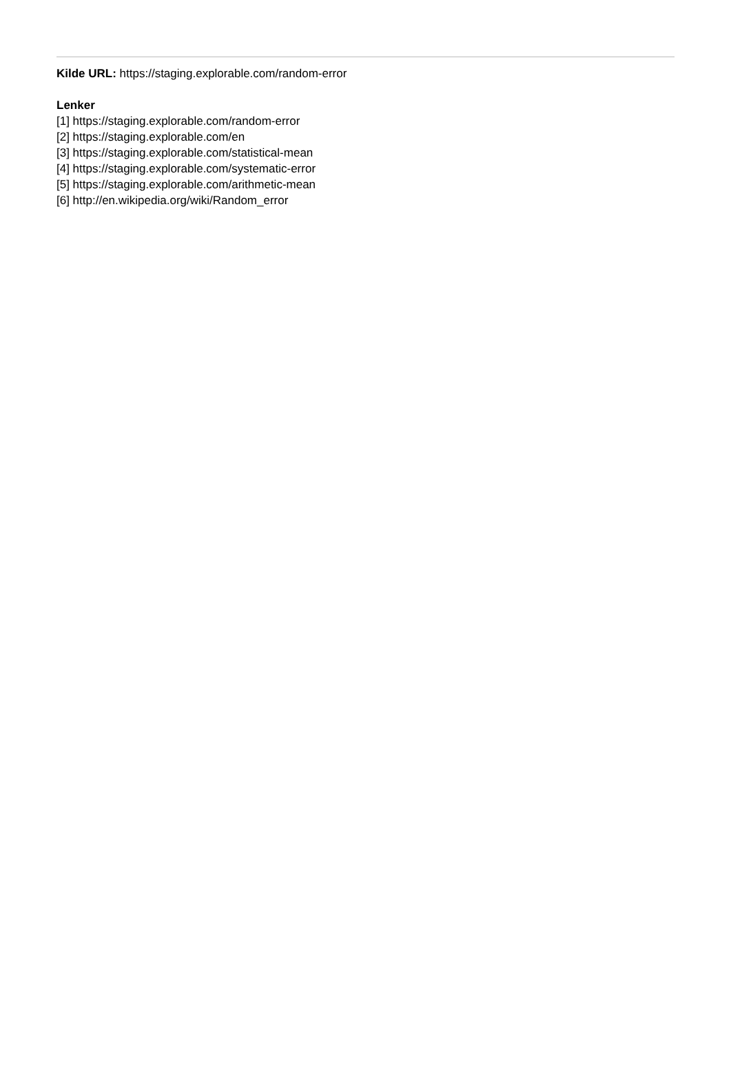Kilde URL: https://staging.explorable.com/random-error
Lenker
[1] https://staging.explorable.com/random-error
[2] https://staging.explorable.com/en
[3] https://staging.explorable.com/statistical-mean
[4] https://staging.explorable.com/systematic-error
[5] https://staging.explorable.com/arithmetic-mean
[6] http://en.wikipedia.org/wiki/Random_error